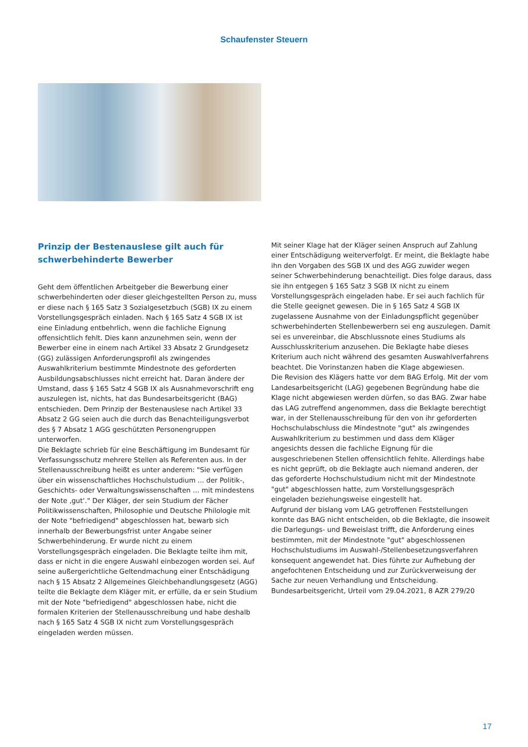Schaufenster Steuern
Prinzip der Bestenauslese gilt auch für schwerbehinderte Bewerber
Geht dem öffentlichen Arbeitgeber die Bewerbung einer schwerbehinderten oder dieser gleichgestellten Person zu, muss er diese nach § 165 Satz 3 Sozialgesetzbuch (SGB) IX zu einem Vorstellungsgespräch einladen. Nach § 165 Satz 4 SGB IX ist eine Einladung entbehrlich, wenn die fachliche Eignung offensichtlich fehlt. Dies kann anzunehmen sein, wenn der Bewerber eine in einem nach Artikel 33 Absatz 2 Grundgesetz (GG) zulässigen Anforderungsprofil als zwingendes Auswahlkriterium bestimmte Mindestnote des geforderten Ausbildungsabschlusses nicht erreicht hat. Daran ändere der Umstand, dass § 165 Satz 4 SGB IX als Ausnahmevorschrift eng auszulegen ist, nichts, hat das Bundesarbeitsgericht (BAG) entschieden. Dem Prinzip der Bestenauslese nach Artikel 33 Absatz 2 GG seien auch die durch das Benachteiligungsverbot des § 7 Absatz 1 AGG geschützten Personengruppen unterworfen.
Die Beklagte schrieb für eine Beschäftigung im Bundesamt für Verfassungsschutz mehrere Stellen als Referenten aus. In der Stellenausschreibung heißt es unter anderem: "Sie verfügen über ein wissenschaftliches Hochschulstudium ... der Politik-, Geschichts- oder Verwaltungswissenschaften … mit mindestens der Note ‚gut‘." Der Kläger, der sein Studium der Fächer Politikwissenschaften, Philosophie und Deutsche Philologie mit der Note "befriedigend" abgeschlossen hat, bewarb sich innerhalb der Bewerbungsfrist unter Angabe seiner Schwerbehinderung. Er wurde nicht zu einem Vorstellungsgespräch eingeladen. Die Beklagte teilte ihm mit, dass er nicht in die engere Auswahl einbezogen worden sei. Auf seine außergerichtliche Geltendmachung einer Entschädigung nach § 15 Absatz 2 Allgemeines Gleichbehandlungsgesetz (AGG) teilte die Beklagte dem Kläger mit, er erfülle, da er sein Studium mit der Note "befriedigend" abgeschlossen habe, nicht die formalen Kriterien der Stellenausschreibung und habe deshalb nach § 165 Satz 4 SGB IX nicht zum Vorstellungsgespräch eingeladen werden müssen.
Mit seiner Klage hat der Kläger seinen Anspruch auf Zahlung einer Entschädigung weiterverfolgt. Er meint, die Beklagte habe ihn den Vorgaben des SGB IX und des AGG zuwider wegen seiner Schwerbehinderung benachteiligt. Dies folge daraus, dass sie ihn entgegen § 165 Satz 3 SGB IX nicht zu einem Vorstellungsgespräch eingeladen habe. Er sei auch fachlich für die Stelle geeignet gewesen. Die in § 165 Satz 4 SGB IX zugelassene Ausnahme von der Einladungspflicht gegenüber schwerbehinderten Stellenbewerbern sei eng auszulegen. Damit sei es unvereinbar, die Abschlussnote eines Studiums als Ausschlusskriterium anzusehen. Die Beklagte habe dieses Kriterium auch nicht während des gesamten Auswahlverfahrens beachtet. Die Vorinstanzen haben die Klage abgewiesen.
Die Revision des Klägers hatte vor dem BAG Erfolg. Mit der vom Landesarbeitsgericht (LAG) gegebenen Begründung habe die Klage nicht abgewiesen werden dürfen, so das BAG. Zwar habe das LAG zutreffend angenommen, dass die Beklagte berechtigt war, in der Stellenausschreibung für den von ihr geforderten Hochschulabschluss die Mindestnote "gut" als zwingendes Auswahlkriterium zu bestimmen und dass dem Kläger angesichts dessen die fachliche Eignung für die ausgeschriebenen Stellen offensichtlich fehlte. Allerdings habe es nicht geprüft, ob die Beklagte auch niemand anderen, der das geforderte Hochschulstudium nicht mit der Mindestnote "gut" abgeschlossen hatte, zum Vorstellungsgespräch eingeladen beziehungsweise eingestellt hat.
Aufgrund der bislang vom LAG getroffenen Feststellungen konnte das BAG nicht entscheiden, ob die Beklagte, die insoweit die Darlegungs- und Beweislast trifft, die Anforderung eines bestimmten, mit der Mindestnote "gut" abgeschlossenen Hochschulstudiums im Auswahl-/Stellenbesetzungsverfahren konsequent angewendet hat. Dies führte zur Aufhebung der angefochtenen Entscheidung und zur Zurückverweisung der Sache zur neuen Verhandlung und Entscheidung.
Bundesarbeitsgericht, Urteil vom 29.04.2021, 8 AZR 279/20
17